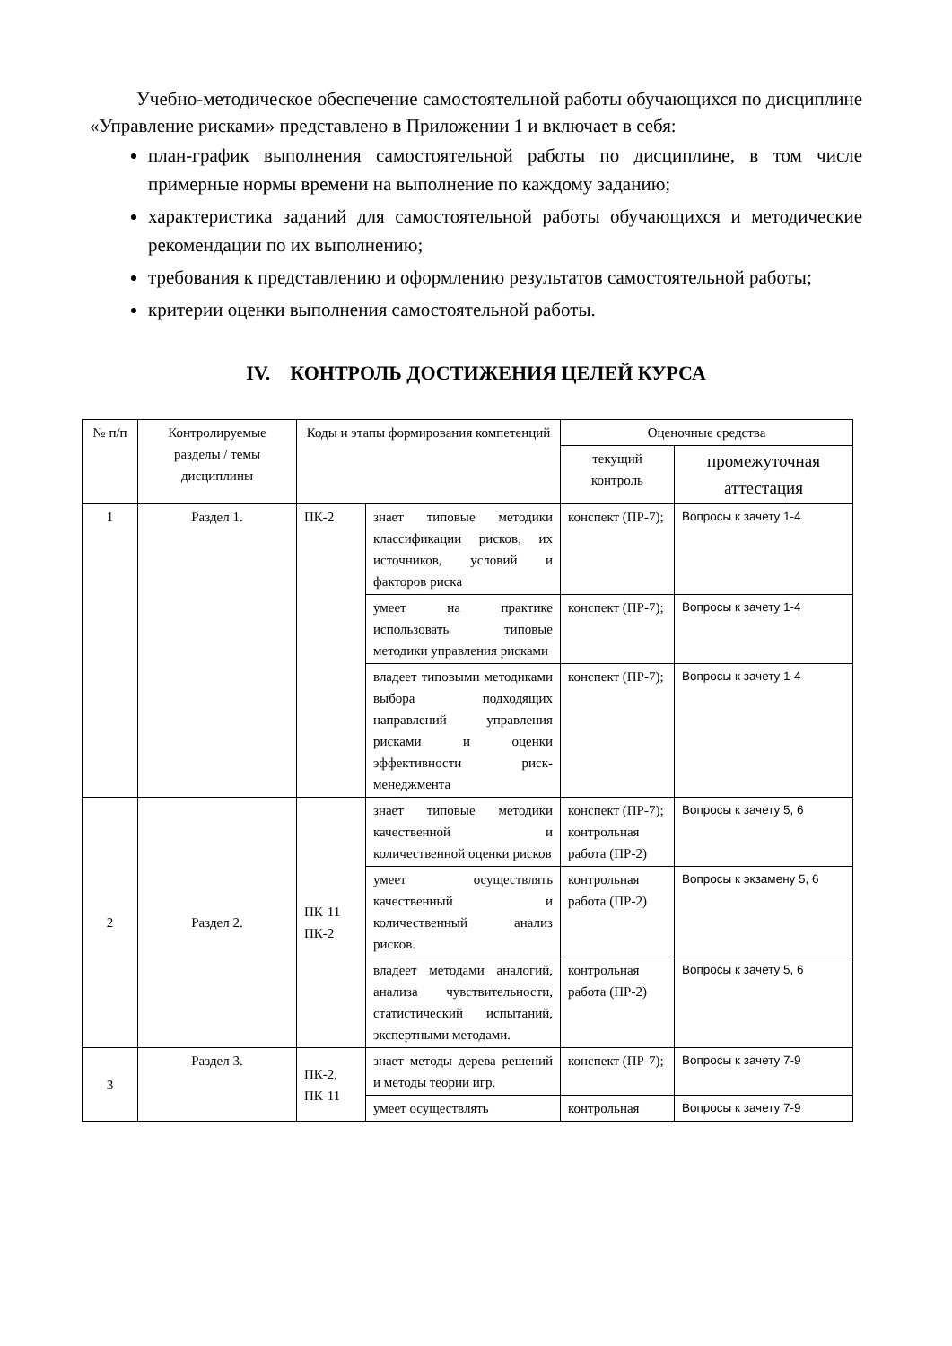Учебно-методическое обеспечение самостоятельной работы обучающихся по дисциплине «Управление рисками» представлено в Приложении 1 и включает в себя:
план-график выполнения самостоятельной работы по дисциплине, в том числе примерные нормы времени на выполнение по каждому заданию;
характеристика заданий для самостоятельной работы обучающихся и методические рекомендации по их выполнению;
требования к представлению и оформлению результатов самостоятельной работы;
критерии оценки выполнения самостоятельной работы.
IV. КОНТРОЛЬ ДОСТИЖЕНИЯ ЦЕЛЕЙ КУРСА
| № п/п | Контролируемые разделы / темы дисциплины | Коды и этапы формирования компетенций | | Оценочные средства | |
| --- | --- | --- | --- | --- | --- |
| | | | | текущий контроль | промежуточная аттестация |
| 1 | Раздел 1. | ПК-2 | знает типовые методики классификации рисков, их источников, условий и факторов риска | конспект (ПР-7); | Вопросы к зачету 1-4 |
| | | | умеет на практике использовать типовые методики управления рисками | конспект (ПР-7); | Вопросы к зачету 1-4 |
| | | | владеет типовыми методиками выбора подходящих направлений управления рисками и оценки эффективности риск-менеджмента | конспект (ПР-7); | Вопросы к зачету 1-4 |
| 2 | Раздел 2. | ПК-11 ПК-2 | знает типовые методики качественной и количественной оценки рисков | конспект (ПР-7); контрольная работа (ПР-2) | Вопросы к зачету 5, 6 |
| | | | умеет осуществлять качественный и количественный анализ рисков. | контрольная работа (ПР-2) | Вопросы к экзамену 5, 6 |
| | | | владеет методами аналогий, анализа чувствительности, статистический испытаний, экспертными методами. | контрольная работа (ПР-2) | Вопросы к зачету 5, 6 |
| 3 | Раздел 3. | ПК-2, ПК-11 | знает методы дерева решений и методы теории игр. | конспект (ПР-7); | Вопросы к зачету 7-9 |
| | | | умеет осуществлять | контрольная | Вопросы к зачету 7-9 |